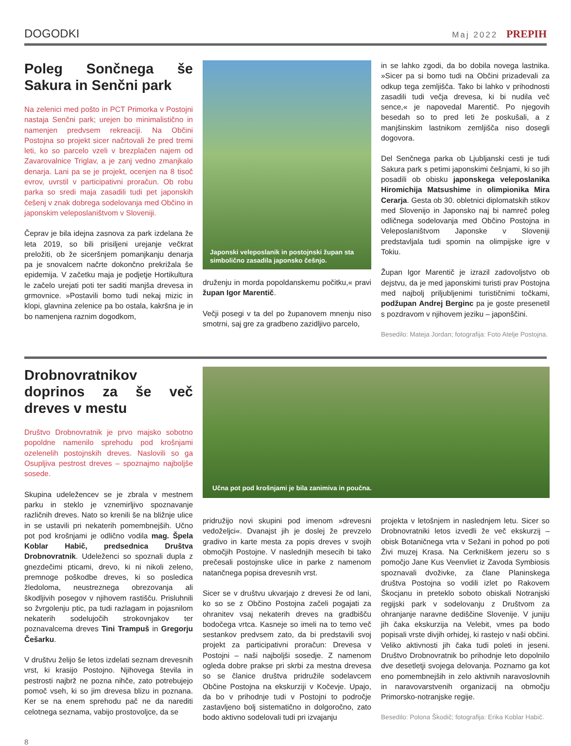DOGODKI Maj 2022 PREPIH
Poleg Sončnega še Sakura in Senčni park
Na zelenici med pošto in PCT Primorka v Postojni nastaja Senčni park; urejen bo minimalistično in namenjen predvsem rekreaciji. Na Občini Postojna so projekt sicer načrtovali že pred tremi leti, ko so parcelo vzeli v brezplačen najem od Zavarovalnice Triglav, a je zanj vedno zmanjkalo denarja. Lani pa se je projekt, ocenjen na 8 tisoč evrov, uvrstil v participativni proračun. Ob robu parka so sredi maja zasadili tudi pet japonskih češenj v znak dobrega sodelovanja med Občino in japonskim veleposlaništvom v Sloveniji.
Čeprav je bila idejna zasnova za park izdelana že leta 2019, so bili prisiljeni urejanje večkrat preložiti, ob že siceršnjem pomanjkanju denarja pa je snovalcem načrte dokončno prekrižala še epidemija. V začetku maja je podjetje Hortikultura le začelo urejati poti ter saditi manjša drevesa in grmovnice. »Postavili bomo tudi nekaj mizic in klopi, glavnina zelenice pa bo ostala, kakršna je in bo namenjena raznim dogodkom,
Japonski veleposlanik in postojnski župan sta simbolično zasadila japonsko češnjo.
druženju in morda popoldanskemu počitku,« pravi župan Igor Marentič.
Večji posegi v ta del po županovem mnenju niso smotrni, saj gre za gradbeno zazidljivo parcelo,
in se lahko zgodi, da bo dobila novega lastnika. »Sicer pa si bomo tudi na Občini prizadevali za odkup tega zemljišča. Tako bi lahko v prihodnosti zasadili tudi večja drevesa, ki bi nudila več sence,« je napovedal Marentič. Po njegovih besedah so to pred leti že poskušali, a z manjšinskim lastnikom zemljišča niso dosegli dogovora.
Del Senčnega parka ob Ljubljanski cesti je tudi Sakura park s petimi japonskimi češnjami, ki so jih posadili ob obisku japonskega veleposlanika Hiromichija Matsushime in olimpionika Mira Cerarja. Gesta ob 30. obletnici diplomatskih stikov med Slovenijo in Japonsko naj bi namreč poleg odličnega sodelovanja med Občino Postojna in Veleposlaništvom Japonske v Sloveniji predstavljala tudi spomin na olimpijske igre v Tokiu.
Župan Igor Marentič je izrazil zadovoljstvo ob dejstvu, da je med japonskimi turisti prav Postojna med najbolj priljubljenimi turističnimi točkami, podžupan Andrej Berginc pa je goste presenetil s pozdravom v njihovem jeziku – japonščini.
Besedilo: Mateja Jordan; fotografija: Foto Atelje Postojna.
Drobnovratnikov doprinos za še več dreves v mestu
Društvo Drobnovratnik je prvo majsko sobotno popoldne namenilo sprehodu pod krošnjami ozelenelih postojnskih dreves. Naslovili so ga Osupljiva pestrost dreves – spoznajmo najboljše sosede.
Skupina udeležencev se je zbrala v mestnem parku in steklo je vznemirljivo spoznavanje različnih dreves. Nato so krenili še na bližnje ulice in se ustavili pri nekaterih pomembnejših. Učno pot pod krošnjami je odlično vodila mag. Špela Koblar Habič, predsednica Društva Drobnovratnik. Udeleženci so spoznali dupla z gnezdečimi pticami, drevo, ki ni nikoli zeleno, premnoge poškodbe dreves, ki so posledica žledoloma, neustreznega obrezovanja ali škodljivih posegov v njihovem rastišču. Prisluhnili so žvrgolenju ptic, pa tudi razlagam in pojasnilom nekaterih sodelujočih strokovnjakov ter poznavalcema dreves Tini Trampuš in Gregorju Češarku.
V društvu želijo še letos izdelati seznam drevesnih vrst, ki krasijo Postojno. Njihovega števila in pestrosti najbrž ne pozna nihče, zato potrebujejo pomoč vseh, ki so jim drevesa blizu in poznana. Ker se na enem sprehodu pač ne da narediti celotnega seznama, vabijo prostovoljce, da se
Učna pot pod krošnjami je bila zanimiva in poučna.
pridružijo novi skupini pod imenom »drevesni vedoželjci«. Dvanajst jih je doslej že prevzelo gradivo in karte mesta za popis dreves v svojih območjih Postojne. V naslednjih mesecih bi tako prečesali postojnske ulice in parke z namenom natančnega popisa drevesnih vrst.
Sicer se v društvu ukvarjajo z drevesi že od lani, ko so se z Občino Postojna začeli pogajati za ohranitev vsaj nekaterih dreves na gradbišču bodočega vrtca. Kasneje so imeli na to temo več sestankov predvsem zato, da bi predstavili svoj projekt za participativni proračun: Drevesa v Postojni – naši najboljši sosedje. Z namenom ogleda dobre prakse pri skrbi za mestna drevesa so se članice društva pridružile sodelavcem Občine Postojna na ekskurziji v Kočevje. Upajo, da bo v prihodnje tudi v Postojni to področje zastavljeno bolj sistematično in dolgoročno, zato bodo aktivno sodelovali tudi pri izvajanju
projekta v letošnjem in naslednjem letu. Sicer so Drobnovratniki letos izvedli že več ekskurzij – obisk Botaničnega vrta v Sežani in pohod po poti Živi muzej Krasa. Na Cerkniškem jezeru so s pomočjo Jane Kus Veenvliet iz Zavoda Symbiosis spoznavali dvoživke, za člane Planinskega društva Postojna so vodili izlet po Rakovem Škocjanu in preteklo soboto obiskali Notranjski regijski park v sodelovanju z Društvom za ohranjanje naravne dediščine Slovenije. V juniju jih čaka ekskurzija na Velebit, vmes pa bodo popisali vrste divjih orhidej, ki rastejo v naši občini. Veliko aktivnosti jih čaka tudi poleti in jeseni. Društvo Drobnovratnik bo prihodnje leto dopolnilo dve desetletji svojega delovanja. Poznamo ga kot eno pomembnejših in zelo aktivnih naravoslovnih in naravovarstvenih organizacij na območju Primorsko-notranjske regije.
Besedilo: Polona Škodič; fotografija: Erika Koblar Habič.
8